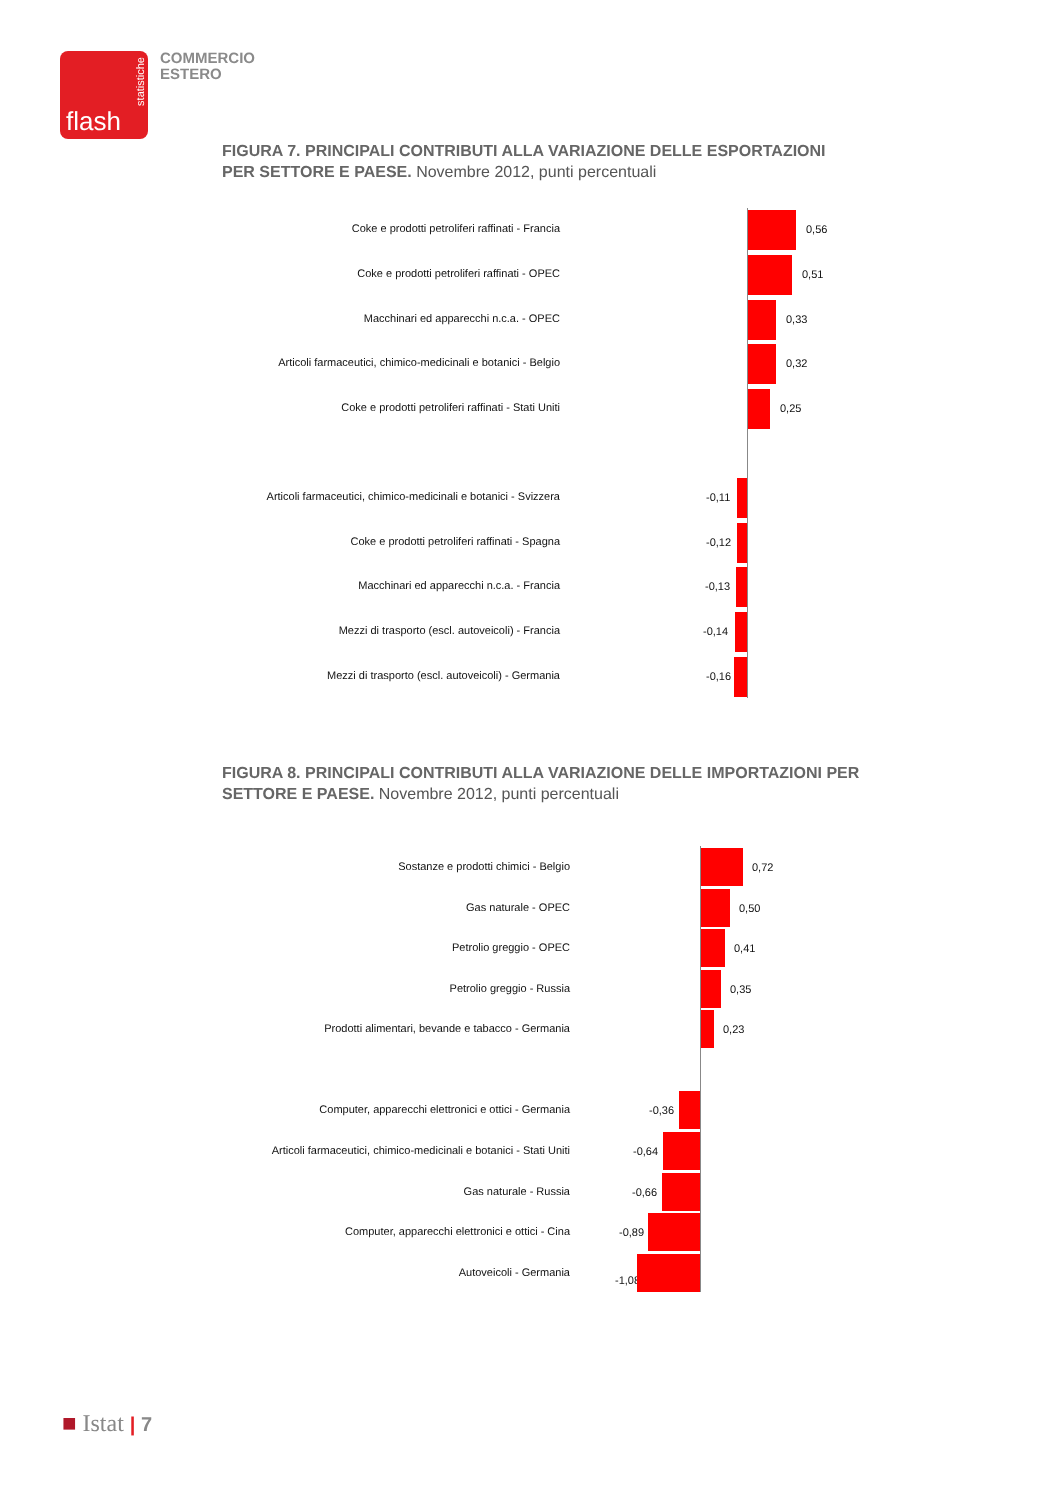statistiche
flash
COMMERCIO
ESTERO
FIGURA 7. PRINCIPALI CONTRIBUTI ALLA VARIAZIONE DELLE ESPORTAZIONI PER SETTORE E PAESE. Novembre 2012, punti percentuali
Coke e prodotti petroliferi raffinati - Francia 0,56
Coke e prodotti petroliferi raffinati - OPEC 0,51
Macchinari ed apparecchi n.c.a. - OPEC 0,33
Articoli farmaceutici, chimico-medicinali e botanici - Belgio
0,32
Coke e prodotti petroliferi raffinati - Stati Uniti 0,25
Articoli farmaceutici, chimico-medicinali e botanici - Svizzera
-0,11
Coke e prodotti petroliferi raffinati - Spagna -0,12
Macchinari ed apparecchi n.c.a. - Francia -0,13
Mezzi di trasporto (escl. autoveicoli) - Francia -0,14
Mezzi di trasporto (escl. autoveicoli) - Germania -0,16
FIGURA 8. PRINCIPALI CONTRIBUTI ALLA VARIAZIONE DELLE IMPORTAZIONI PER SETTORE E PAESE. Novembre 2012, punti percentuali
Sostanze e prodotti chimici - Belgio 0,72
Gas naturale - OPEC 0,50
Petrolio greggio - OPEC 0,41
Petrolio greggio - Russia 0,35
Prodotti alimentari, bevande e tabacco - Germania 0,23
Computer, apparecchi elettronici e ottici - Germania -0,36
Articoli farmaceutici, chimico-medicinali e botanici - Stati Uniti
-0,64
Gas naturale - Russia -0,66
Computer, apparecchi elettronici e ottici - Cina -0,89
Autoveicoli - Germania
-1,08
■ Istat | 7